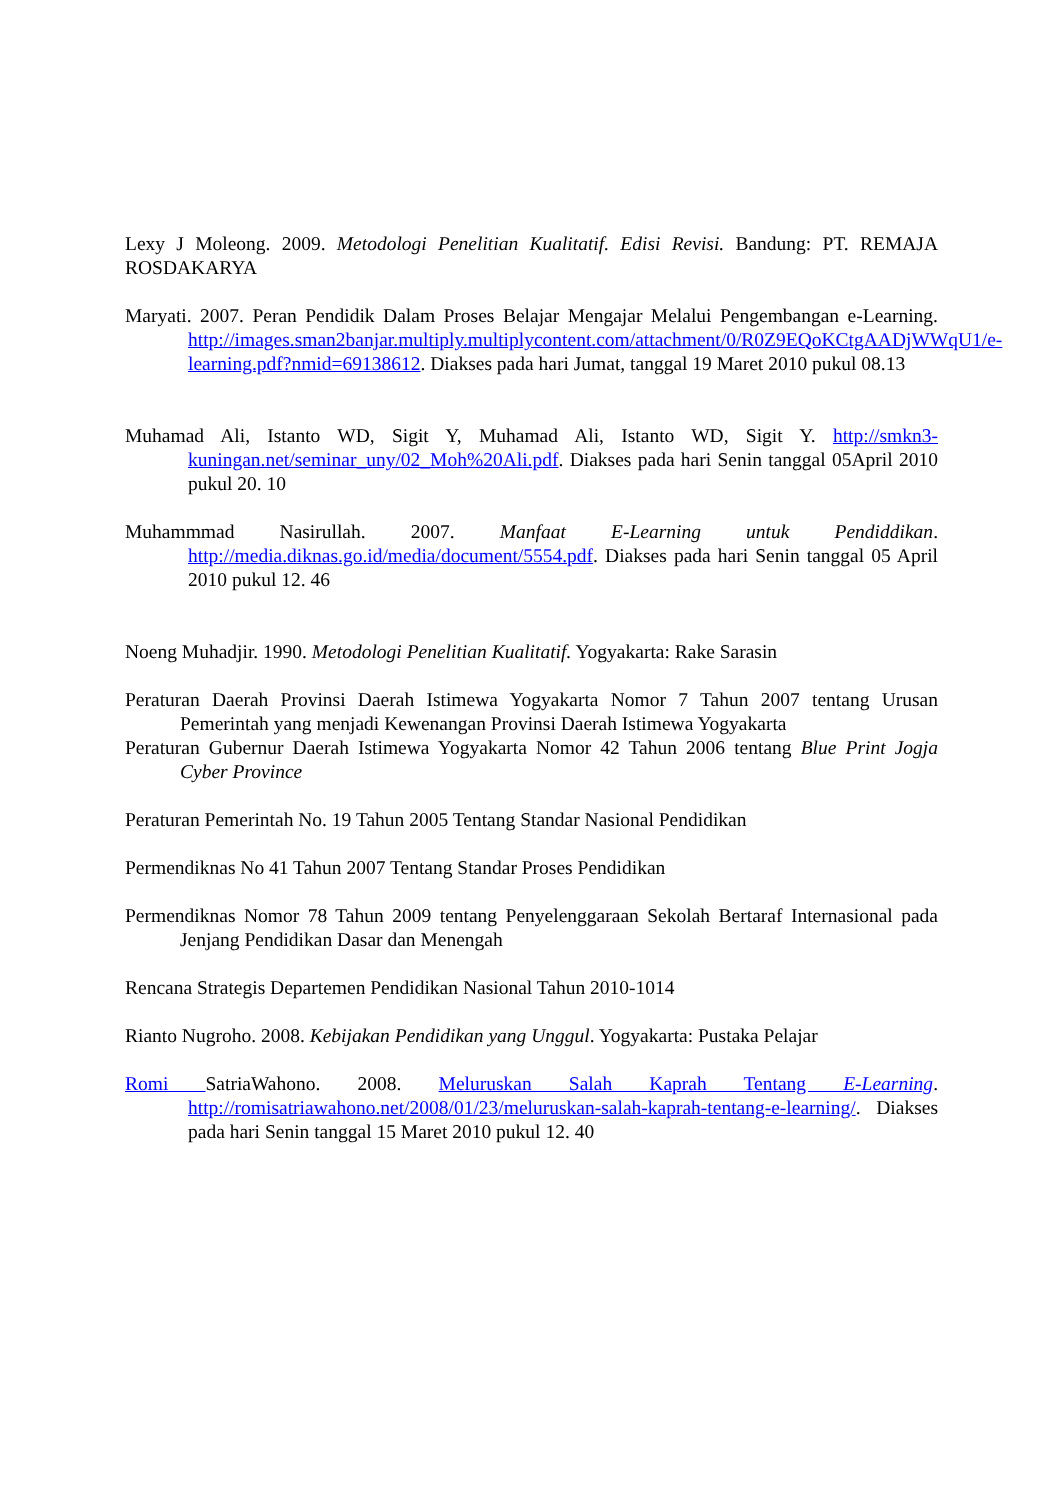Lexy J Moleong. 2009. Metodologi Penelitian Kualitatif. Edisi Revisi. Bandung: PT. REMAJA ROSDAKARYA
Maryati. 2007. Peran Pendidik Dalam Proses Belajar Mengajar Melalui Pengembangan e-Learning. http://images.sman2banjar.multiply.multiplycontent.com/attachment/0/R0Z9EQoKCtgAADjWWqU1/e-learning.pdf?nmid=69138612. Diakses pada hari Jumat, tanggal 19 Maret 2010 pukul 08.13
Muhamad Ali, Istanto WD, Sigit Y, Muhamad Ali, Istanto WD, Sigit Y. http://smkn3-kuningan.net/seminar_uny/02_Moh%20Ali.pdf. Diakses pada hari Senin tanggal 05April 2010 pukul 20. 10
Muhammmad Nasirullah. 2007. Manfaat E-Learning untuk Pendiddikan. http://media.diknas.go.id/media/document/5554.pdf. Diakses pada hari Senin tanggal 05 April 2010 pukul 12. 46
Noeng Muhadjir. 1990. Metodologi Penelitian Kualitatif. Yogyakarta: Rake Sarasin
Peraturan Daerah Provinsi Daerah Istimewa Yogyakarta Nomor 7 Tahun 2007 tentang Urusan Pemerintah yang menjadi Kewenangan Provinsi Daerah Istimewa Yogyakarta
Peraturan Gubernur Daerah Istimewa Yogyakarta Nomor 42 Tahun 2006 tentang Blue Print Jogja Cyber Province
Peraturan Pemerintah No. 19 Tahun 2005 Tentang Standar Nasional Pendidikan
Permendiknas No 41 Tahun 2007 Tentang Standar Proses Pendidikan
Permendiknas Nomor 78 Tahun 2009 tentang Penyelenggaraan Sekolah Bertaraf Internasional pada Jenjang Pendidikan Dasar dan Menengah
Rencana Strategis Departemen Pendidikan Nasional Tahun 2010-1014
Rianto Nugroho. 2008. Kebijakan Pendidikan yang Unggul. Yogyakarta: Pustaka Pelajar
Romi SatriaWahono. 2008. Meluruskan Salah Kaprah Tentang E-Learning. http://romisatriawahono.net/2008/01/23/meluruskan-salah-kaprah-tentang-e-learning/. Diakses pada hari Senin tanggal 15 Maret 2010 pukul 12. 40